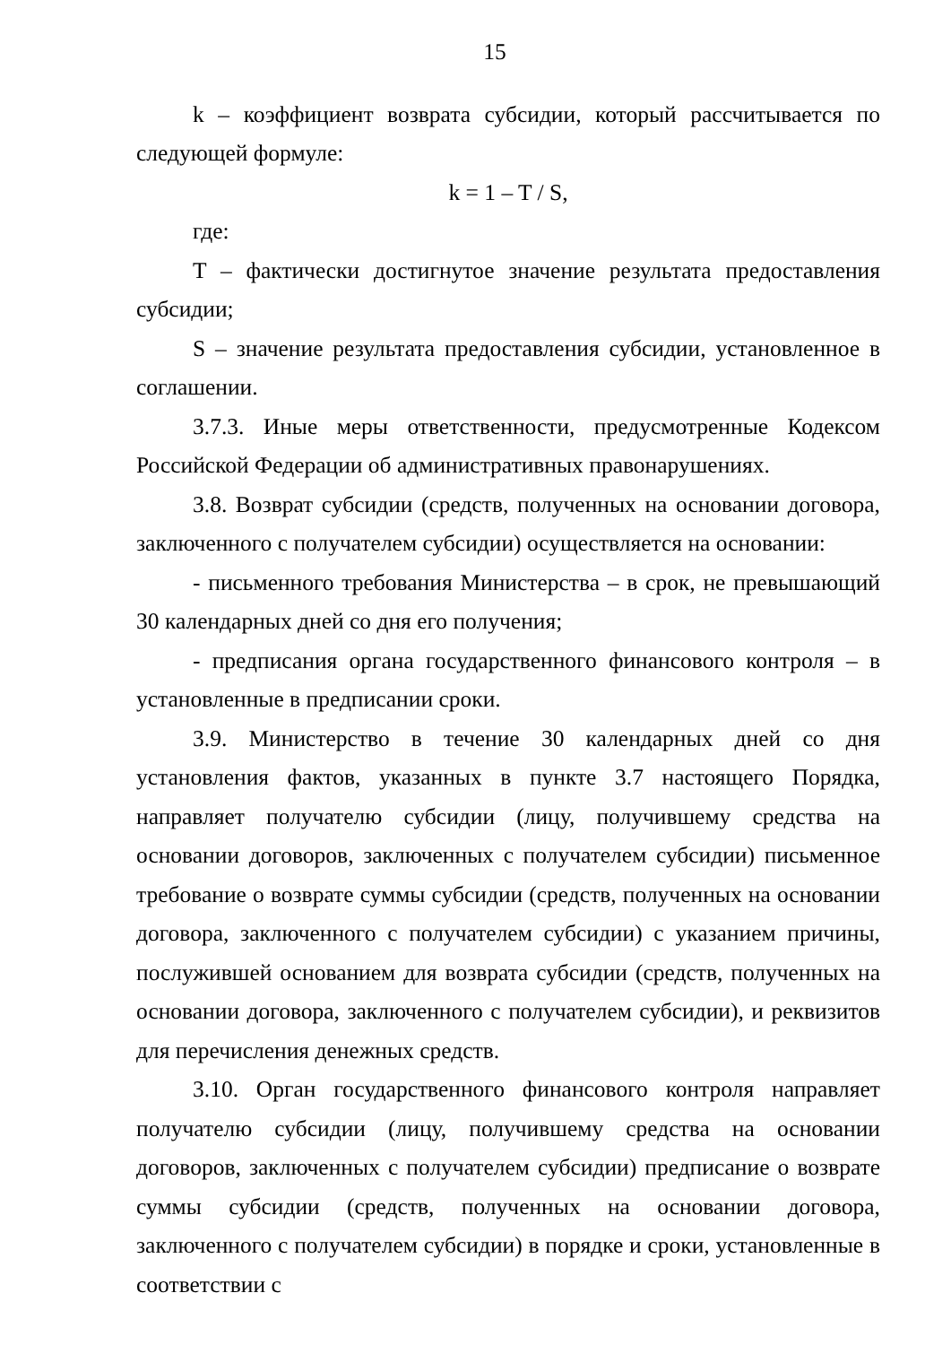15
k – коэффициент возврата субсидии, который рассчитывается по следующей формуле:
k = 1 – T / S,
где:
T – фактически достигнутое значение результата предоставления субсидии;
S – значение результата предоставления субсидии, установленное в соглашении.
3.7.3. Иные меры ответственности, предусмотренные Кодексом Российской Федерации об административных правонарушениях.
3.8. Возврат субсидии (средств, полученных на основании договора, заключенного с получателем субсидии) осуществляется на основании:
- письменного требования Министерства – в срок, не превышающий 30 календарных дней со дня его получения;
- предписания органа государственного финансового контроля – в установленные в предписании сроки.
3.9. Министерство в течение 30 календарных дней со дня установления фактов, указанных в пункте 3.7 настоящего Порядка, направляет получателю субсидии (лицу, получившему средства на основании договоров, заключенных с получателем субсидии) письменное требование о возврате суммы субсидии (средств, полученных на основании договора, заключенного с получателем субсидии) с указанием причины, послужившей основанием для возврата субсидии (средств, полученных на основании договора, заключенного с получателем субсидии), и реквизитов для перечисления денежных средств.
3.10. Орган государственного финансового контроля направляет получателю субсидии (лицу, получившему средства на основании договоров, заключенных с получателем субсидии) предписание о возврате суммы субсидии (средств, полученных на основании договора, заключенного с получателем субсидии) в порядке и сроки, установленные в соответствии с